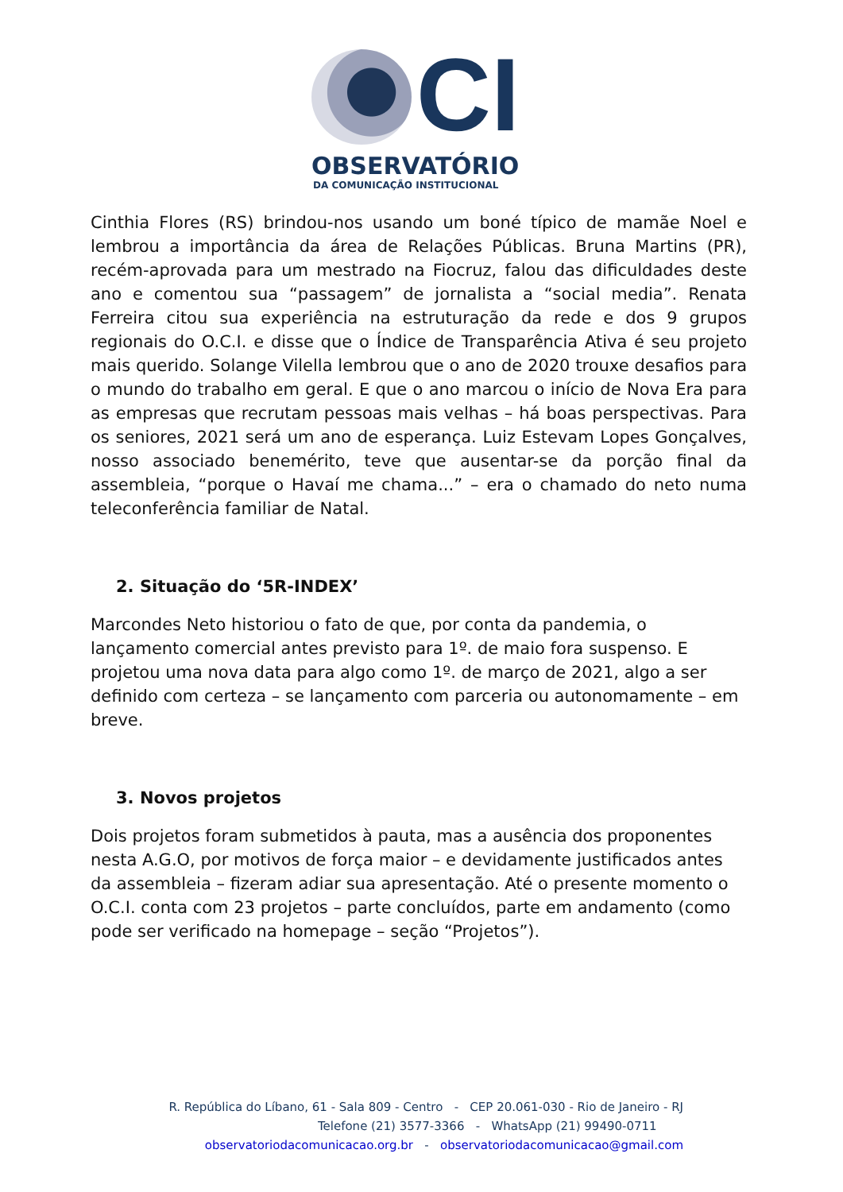CI
OBSERVATÓRIO
DA COMUNICAÇÃO INSTITUCIONAL
Cinthia Flores (RS) brindou-nos usando um boné típico de mamãe Noel e lembrou a importância da área de Relações Públicas. Bruna Martins (PR), recém-aprovada para um mestrado na Fiocruz, falou das dificuldades deste ano e comentou sua “passagem” de jornalista a “social media”. Renata Ferreira citou sua experiência na estruturação da rede e dos 9 grupos regionais do O.C.I. e disse que o Índice de Transparência Ativa é seu projeto mais querido. Solange Vilella lembrou que o ano de 2020 trouxe desafios para o mundo do trabalho em geral. E que o ano marcou o início de Nova Era para as empresas que recrutam pessoas mais velhas – há boas perspectivas. Para os seniores, 2021 será um ano de esperança. Luiz Estevam Lopes Gonçalves, nosso associado benemérito, teve que ausentar-se da porção final da assembleia, “porque o Havaí me chama...” – era o chamado do neto numa teleconferência familiar de Natal.
2. Situação do ‘5R-INDEX’
Marcondes Neto historiou o fato de que, por conta da pandemia, o lançamento comercial antes previsto para 1º. de maio fora suspenso. E projetou uma nova data para algo como 1º. de março de 2021, algo a ser definido com certeza – se lançamento com parceria ou autonomamente – em breve.
3. Novos projetos
Dois projetos foram submetidos à pauta, mas a ausência dos proponentes nesta A.G.O, por motivos de força maior – e devidamente justificados antes da assembleia – fizeram adiar sua apresentação. Até o presente momento o O.C.I. conta com 23 projetos – parte concluídos, parte em andamento (como pode ser verificado na homepage – seção “Projetos”).
R. República do Líbano, 61 - Sala 809 - Centro - CEP 20.061-030 - Rio de Janeiro - RJ
Telefone (21) 3577-3366 - WhatsApp (21) 99490-0711
observatoriodacomunicacao.org.br - observatoriodacomunicacao@gmail.com